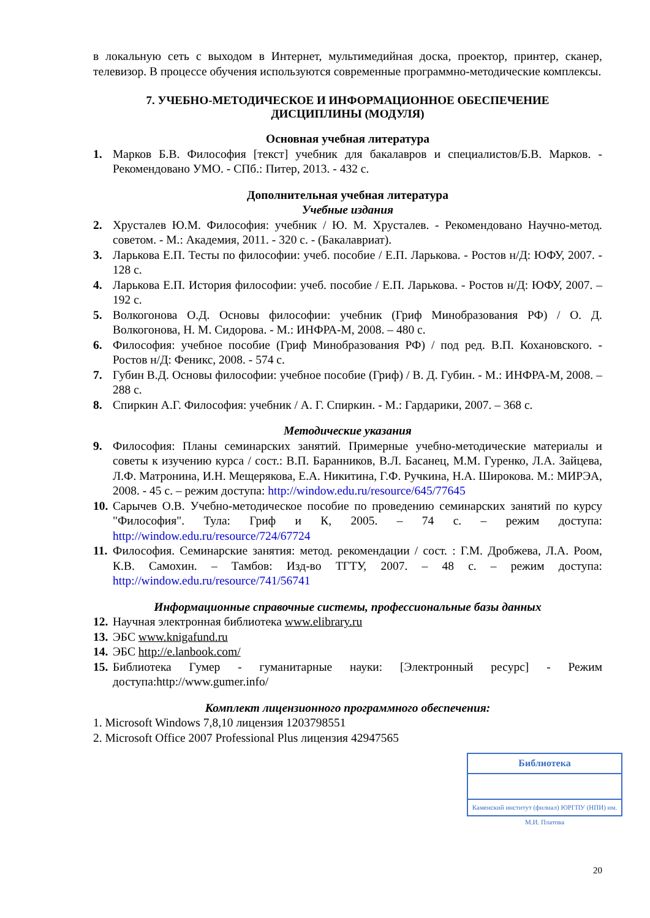в локальную сеть с выходом в Интернет, мультимедийная доска, проектор, принтер, сканер, телевизор. В процессе обучения используются современные программно-методические комплексы.
7. УЧЕБНО-МЕТОДИЧЕСКОЕ И ИНФОРМАЦИОННОЕ ОБЕСПЕЧЕНИЕ
ДИСЦИПЛИНЫ (МОДУЛЯ)
Основная учебная литература
1. Марков Б.В. Философия [текст] учебник для бакалавров и специалистов/Б.В. Марков. - Рекомендовано УМО. - СПб.: Питер, 2013. - 432 с.
Дополнительная учебная литература
Учебные издания
2. Хрусталев Ю.М. Философия: учебник / Ю. М. Хрусталев. - Рекомендовано Научно-метод. советом. - М.: Академия, 2011. - 320 с. - (Бакалавриат).
3. Ларькова Е.П. Тесты по философии: учеб. пособие / Е.П. Ларькова. - Ростов н/Д: ЮФУ, 2007. - 128 с.
4. Ларькова Е.П. История философии: учеб. пособие / Е.П. Ларькова. - Ростов н/Д: ЮФУ, 2007. – 192 с.
5. Волкогонова О.Д. Основы философии: учебник (Гриф Минобразования РФ) / О. Д. Волкогонова, Н. М. Сидорова. - М.: ИНФРА-М, 2008. – 480 с.
6. Философия: учебное пособие (Гриф Минобразования РФ) / под ред. В.П. Кохановского. - Ростов н/Д: Феникс, 2008. - 574 с.
7. Губин В.Д. Основы философии: учебное пособие (Гриф) / В. Д. Губин. - М.: ИНФРА-М, 2008. – 288 с.
8. Спиркин А.Г. Философия: учебник / А. Г. Спиркин. - М.: Гардарики, 2007. – 368 с.
Методические указания
9. Философия: Планы семинарских занятий. Примерные учебно-методические материалы и советы к изучению курса / сост.: В.П. Баранников, В.Л. Басанец, М.М. Гуренко, Л.А. Зайцева, Л.Ф. Матронина, И.Н. Мещерякова, Е.А. Никитина, Г.Ф. Ручкина, Н.А. Широкова. М.: МИРЭА, 2008. - 45 с. – режим доступа: http://window.edu.ru/resource/645/77645
10. Сарычев О.В. Учебно-методическое пособие по проведению семинарских занятий по курсу "Философия". Тула: Гриф и К, 2005. – 74 с. – режим доступа: http://window.edu.ru/resource/724/67724
11. Философия. Семинарские занятия: метод. рекомендации / сост. : Г.М. Дробжева, Л.А. Роом, К.В. Самохин. – Тамбов: Изд-во ТГТУ, 2007. – 48 с. – режим доступа: http://window.edu.ru/resource/741/56741
Информационные справочные системы, профессиональные базы данных
12. Научная электронная библиотека www.elibrary.ru
13. ЭБС www.knigafund.ru
14. ЭБС http://e.lanbook.com/
15. Библиотека Гумер - гуманитарные науки: [Электронный ресурс] - Режим доступа:http://www.gumer.info/
Комплект лицензионного программного обеспечения:
1. Microsoft Windows 7,8,10 лицензия 1203798551
2. Microsoft Office 2007 Professional Plus лицензия 42947565
Библиотека
Каменский институт (филиал) ЮРГПУ (НПИ) им. М.И. Платова
20